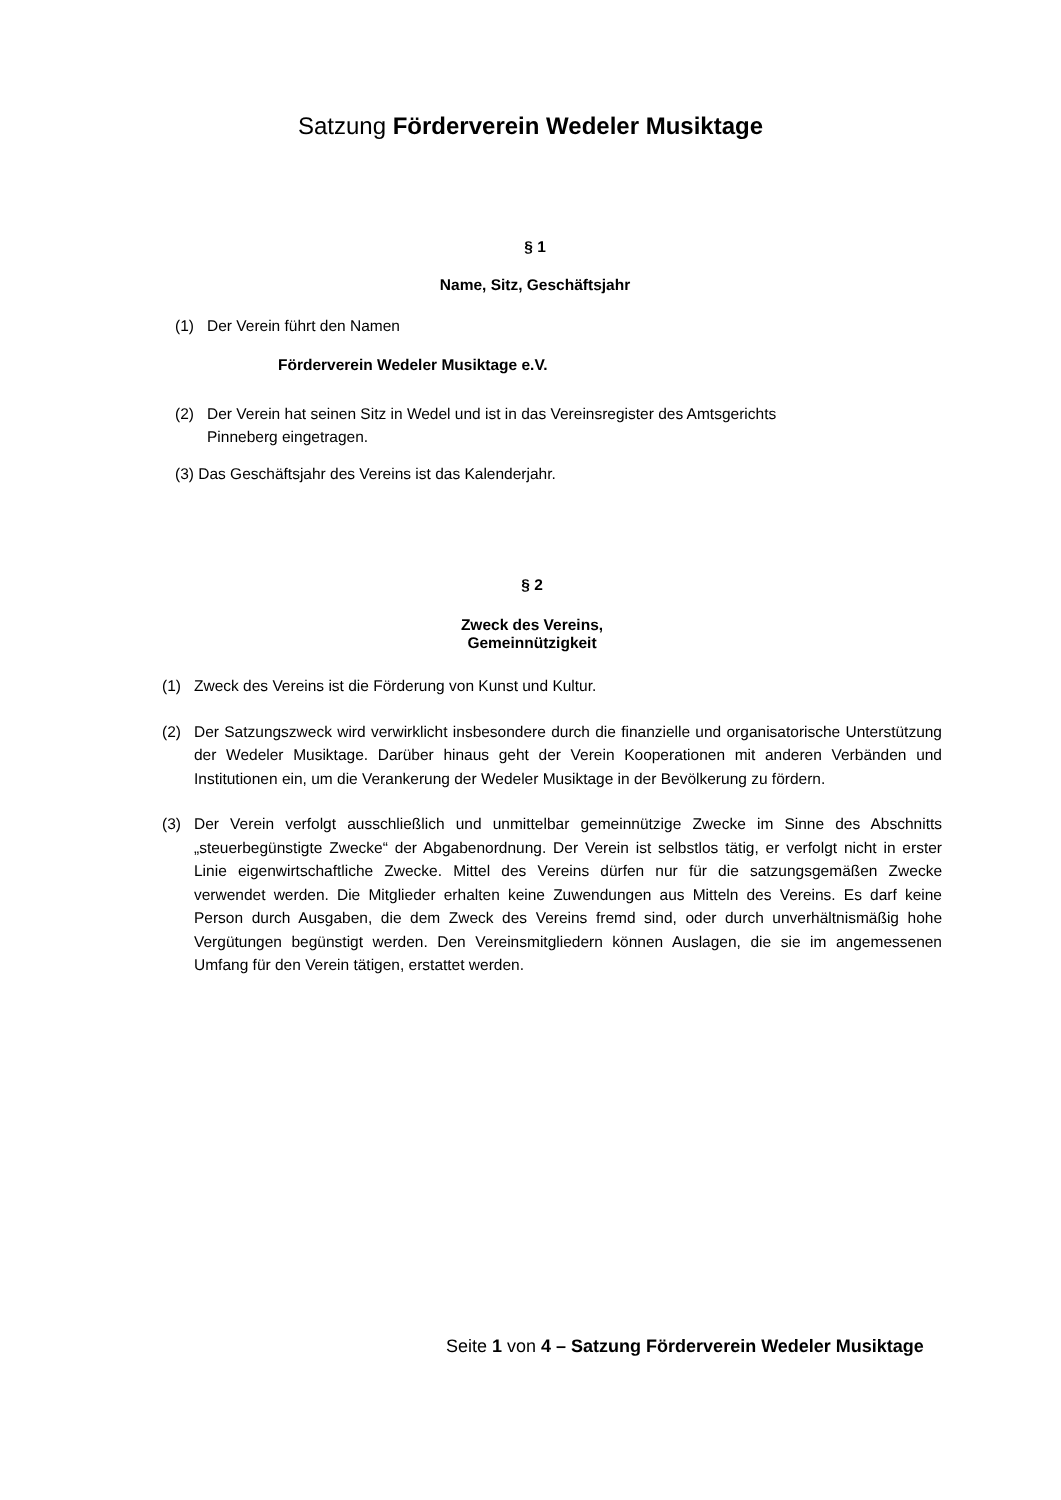Satzung Förderverein Wedeler Musiktage
§ 1
Name, Sitz, Geschäftsjahr
(1) Der Verein führt den Namen
Förderverein Wedeler Musiktage e.V.
(2) Der Verein hat seinen Sitz in Wedel und ist in das Vereinsregister des Amtsgerichts Pinneberg eingetragen.
(3) Das Geschäftsjahr des Vereins ist das Kalenderjahr.
§ 2
Zweck des Vereins,
Gemeinnützigkeit
(1) Zweck des Vereins ist die Förderung von Kunst und Kultur.
(2) Der Satzungszweck wird verwirklicht insbesondere durch die finanzielle und organisatorische Unterstützung der Wedeler Musiktage. Darüber hinaus geht der Verein Kooperationen mit anderen Verbänden und Institutionen ein, um die Verankerung der Wedeler Musiktage in der Bevölkerung zu fördern.
(3) Der Verein verfolgt ausschließlich und unmittelbar gemeinnützige Zwecke im Sinne des Abschnitts „steuerbegünstigte Zwecke“ der Abgabenordnung. Der Verein ist selbstlos tätig, er verfolgt nicht in erster Linie eigenwirtschaftliche Zwecke. Mittel des Vereins dürfen nur für die satzungsgemäßen Zwecke verwendet werden. Die Mitglieder erhalten keine Zuwendungen aus Mitteln des Vereins. Es darf keine Person durch Ausgaben, die dem Zweck des Vereins fremd sind, oder durch unverhältnismäßig hohe Vergütungen begünstigt werden. Den Vereinsmitgliedern können Auslagen, die sie im angemessenen Umfang für den Verein tätigen, erstattet werden.
Seite 1 von 4 – Satzung Förderverein Wedeler Musiktage